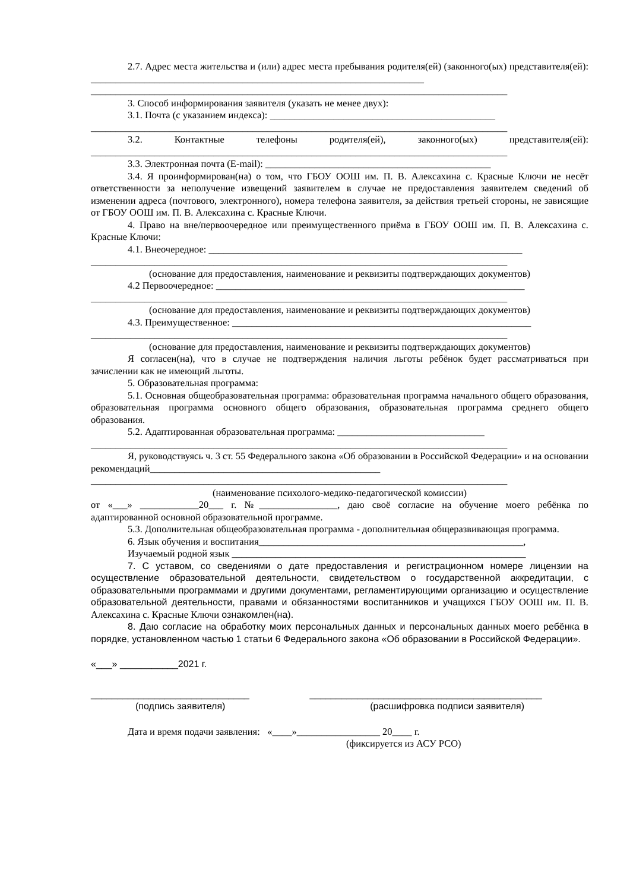2.7. Адрес места жительства и (или) адрес места пребывания родителя(ей) (законного(ых) представителя(ей): ____________________________________________________________________
_____________________________________________________________________________________
3. Способ информирования заявителя (указать не менее двух):
3.1. Почта (с указанием индекса): ______________________________________________
_____________________________________________________________________________________
3.2. Контактные телефоны родителя(ей), законного(ых) представителя(ей): _____________________________________________________________________________________
3.3. Электронная почта (E-mail): ______________________________________________
3.4. Я проинформирован(на) о том, что ГБОУ ООШ им. П. В. Алексахина с. Красные Ключи не несёт ответственности за неполучение извещений заявителем в случае не предоставления заявителем сведений об изменении адреса (почтового, электронного), номера телефона заявителя, за действия третьей стороны, не зависящие от ГБОУ ООШ им. П. В. Алексахина с. Красные Ключи.
4. Право на вне/первоочередное или преимущественного приёма в ГБОУ ООШ им. П. В. Алексахина с. Красные Ключи:
4.1. Внеочередное: ________________________________________________________________
_____________________________________________________________________________________
(основание для предоставления, наименование и реквизиты подтверждающих документов)
4.2 Первоочередное: _______________________________________________________________
_____________________________________________________________________________________
(основание для предоставления, наименование и реквизиты подтверждающих документов)
4.3. Преимущественное: _____________________________________________________________
_____________________________________________________________________________________
(основание для предоставления, наименование и реквизиты подтверждающих документов)
Я согласен(на), что в случае не подтверждения наличия льготы ребёнок будет рассматриваться при зачислении как не имеющий льготы.
5. Образовательная программа:
5.1. Основная общеобразовательная программа: образовательная программа начального общего образования, образовательная программа основного общего образования, образовательная программа среднего общего образования.
5.2. Адаптированная образовательная программа: ______________________________
_____________________________________________________________________________________
Я, руководствуясь ч. 3 ст. 55 Федерального закона «Об образовании в Российской Федерации» и на основании рекомендаций_______________________________________________
_____________________________________________________________________________________
(наименование психолого-медико-педагогической комиссии)
от «___» ____________20___ г. №________________, даю своё согласие на обучение моего ребёнка по адаптированной основной образовательной программе.
5.3. Дополнительная общеобразовательная программа - дополнительная общеразвивающая программа.
6. Язык обучения и воспитания______________________________________________________,
Изучаемый родной язык ____________________________________________________________
7. С уставом, со сведениями о дате предоставления и регистрационном номере лицензии на осуществление образовательной деятельности, свидетельством о государственной аккредитации, с образовательными программами и другими документами, регламентирующими организацию и осуществление образовательной деятельности, правами и обязанностями воспитанников и учащихся ГБОУ ООШ им. П. В. Алексахина с. Красные Ключи ознакомлен(на).
8. Даю согласие на обработку моих персональных данных и персональных данных моего ребёнка в порядке, установленном частью 1 статьи 6 Федерального закона «Об образовании в Российской Федерации».
«___» ___________2021 г.
______________________________ ____________________________________________
(подпись заявителя) (расшифровка подписи заявителя)
Дата и время подачи заявления: «____»_________________ 20____ г.
(фиксируется из АСУ РСО)